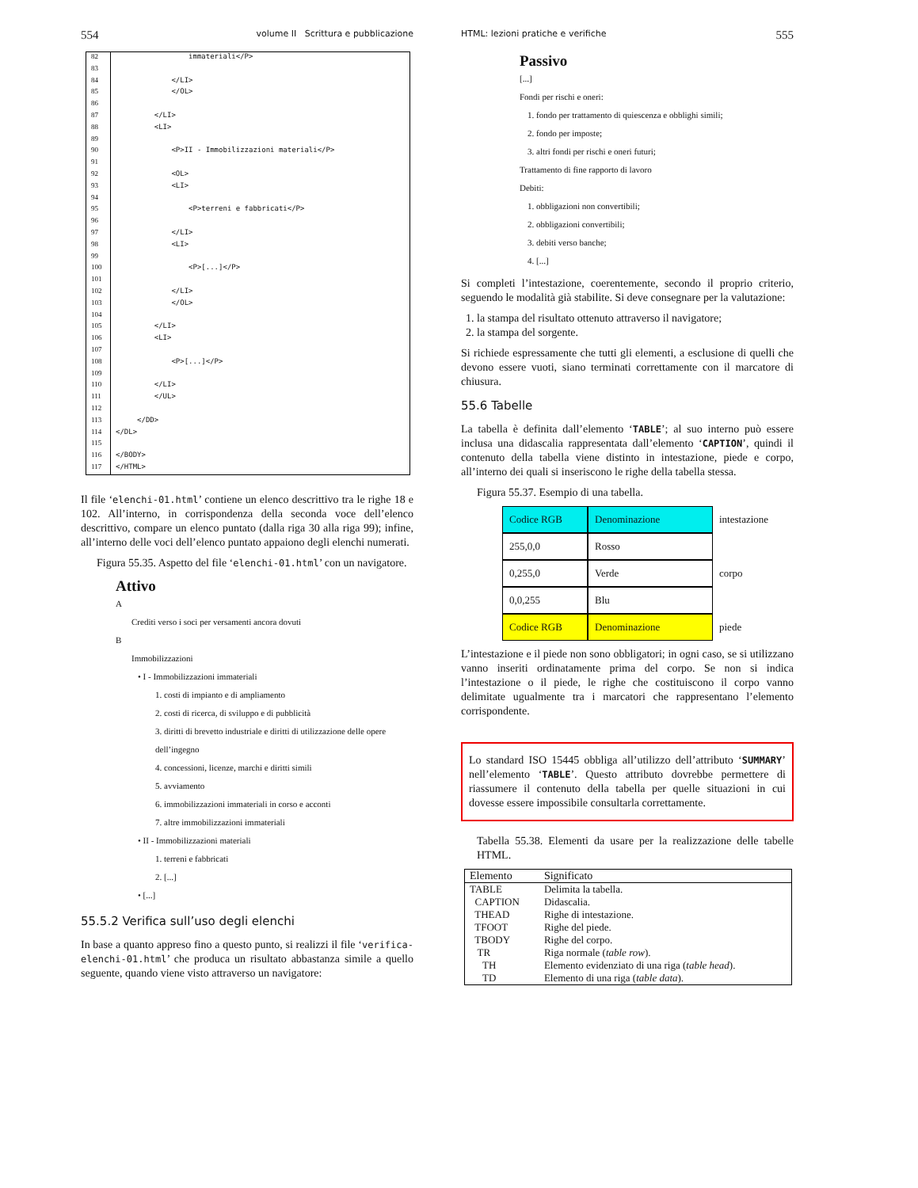554 volume II Scrittura e pubblicazione
| 82 | immateriali</P> |
| 83 | |
| 84 | </LI> |
| 85 | </OL> |
| 86 | |
| 87 | </LI> |
| 88 | <LI> |
| 89 | |
| 90 | <P>II - Immobilizzazioni materiali</P> |
| 91 | |
| 92 | <OL> |
| 93 | <LI> |
| 94 | |
| 95 | <P>terreni e fabbricati</P> |
| 96 | |
| 97 | </LI> |
| 98 | <LI> |
| 99 | |
| 100 | <P>[...]</P> |
| 101 | |
| 102 | </LI> |
| 103 | </OL> |
| 104 | |
| 105 | </LI> |
| 106 | <LI> |
| 107 | |
| 108 | <P>[...]</P> |
| 109 | |
| 110 | </LI> |
| 111 | </UL> |
| 112 | |
| 113 | </DD> |
| 114 | </DL> |
| 115 | |
| 116 | </BODY> |
| 117 | </HTML> |
Il file ‘elenchi-01.html’ contiene un elenco descrittivo tra le righe 18 e 102. All’interno, in corrispondenza della seconda voce dell’elenco descrittivo, compare un elenco puntato (dalla riga 30 alla riga 99); infine, all’interno delle voci dell’elenco puntato appaiono degli elenchi numerati.
Figura 55.35. Aspetto del file ‘elenchi-01.html’ con un navigatore.
Attivo
A
Crediti verso i soci per versamenti ancora dovuti
B
Immobilizzazioni
• I - Immobilizzazioni immateriali
1. costi di impianto e di ampliamento
2. costi di ricerca, di sviluppo e di pubblicità
3. diritti di brevetto industriale e diritti di utilizzazione delle opere dell’ingegno
4. concessioni, licenze, marchi e diritti simili
5. avviamento
6. immobilizzazioni immateriali in corso e acconti
7. altre immobilizzazioni immateriali
• II - Immobilizzazioni materiali
1. terreni e fabbricati
2. [...]
• [...]
55.5.2 Verifica sull’uso degli elenchi
In base a quanto appreso fino a questo punto, si realizzi il file ‘verifica-elenchi-01.html’ che produca un risultato abbastanza simile a quello seguente, quando viene visto attraverso un navigatore:
HTML: lezioni pratiche e verifiche 555
Passivo
[...]
Fondi per rischi e oneri:
1. fondo per trattamento di quiescenza e obblighi simili;
2. fondo per imposte;
3. altri fondi per rischi e oneri futuri;
Trattamento di fine rapporto di lavoro
Debiti:
1. obbligazioni non convertibili;
2. obbligazioni convertibili;
3. debiti verso banche;
4. [...]
Si completi l’intestazione, coerentemente, secondo il proprio criterio, seguendo le modalità già stabilite. Si deve consegnare per la valutazione:
1. la stampa del risultato ottenuto attraverso il navigatore;
2. la stampa del sorgente.
Si richiede espressamente che tutti gli elementi, a esclusione di quelli che devono essere vuoti, siano terminati correttamente con il marcatore di chiusura.
55.6 Tabelle
La tabella è definita dall’elemento ‘TABLE’; al suo interno può essere inclusa una didascalia rappresentata dall’elemento ‘CAPTION’, quindi il contenuto della tabella viene distinto in intestazione, piede e corpo, all’interno dei quali si inseriscono le righe della tabella stessa.
Figura 55.37. Esempio di una tabella.
| Codice RGB | Denominazione | intestazione |
| 255,0,0 | Rosso | |
| 0,255,0 | Verde | corpo |
| 0,0,255 | Blu | |
| Codice RGB | Denominazione | piede |
L’intestazione e il piede non sono obbligatori; in ogni caso, se si utilizzano vanno inseriti ordinatamente prima del corpo. Se non si indica l’intestazione o il piede, le righe che costituiscono il corpo vanno delimitate ugualmente tra i marcatori che rappresentano l’elemento corrispondente.
Lo standard ISO 15445 obbliga all’utilizzo dell’attributo ‘SUMMARY’ nell’elemento ‘TABLE’. Questo attributo dovrebbe permettere di riassumere il contenuto della tabella per quelle situazioni in cui dovesse essere impossibile consultarla correttamente.
Tabella 55.38. Elementi da usare per la realizzazione delle tabelle HTML.
| Elemento | Significato |
| --- | --- |
| TABLE | Delimita la tabella. |
| CAPTION | Didascalia. |
| THEAD | Righe di intestazione. |
| TFOOT | Righe del piede. |
| TBODY | Righe del corpo. |
| TR | Riga normale ( table row ). |
| TH | Elemento evidenziato di una riga ( table head ). |
| TD | Elemento di una riga ( table data ). |